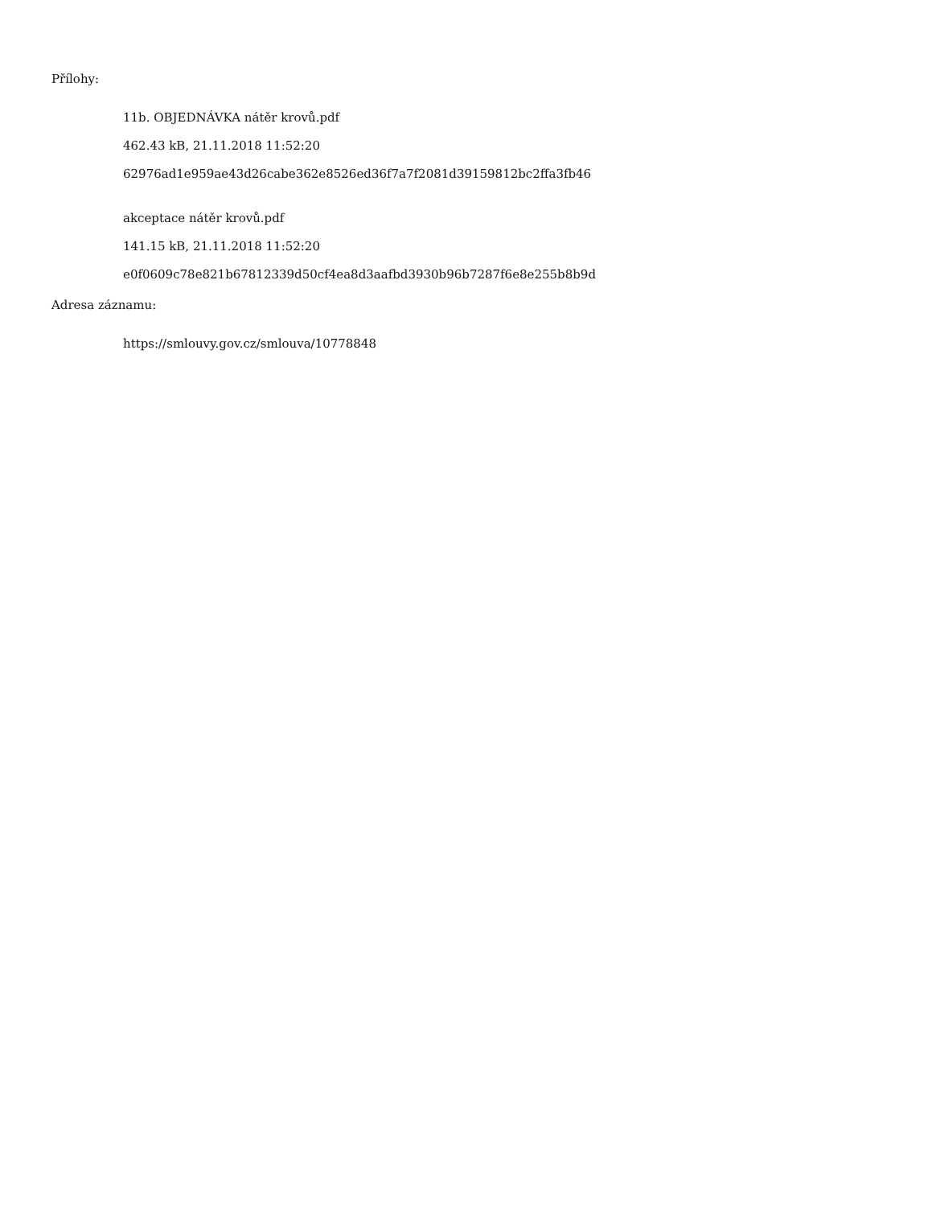Přílohy:
11b. OBJEDNÁVKA nátěr krovů.pdf
462.43 kB, 21.11.2018 11:52:20
62976ad1e959ae43d26cabe362e8526ed36f7a7f2081d39159812bc2ffa3fb46
akceptace nátěr krovů.pdf
141.15 kB, 21.11.2018 11:52:20
e0f0609c78e821b67812339d50cf4ea8d3aafbd3930b96b7287f6e8e255b8b9d
Adresa záznamu:
https://smlouvy.gov.cz/smlouva/10778848